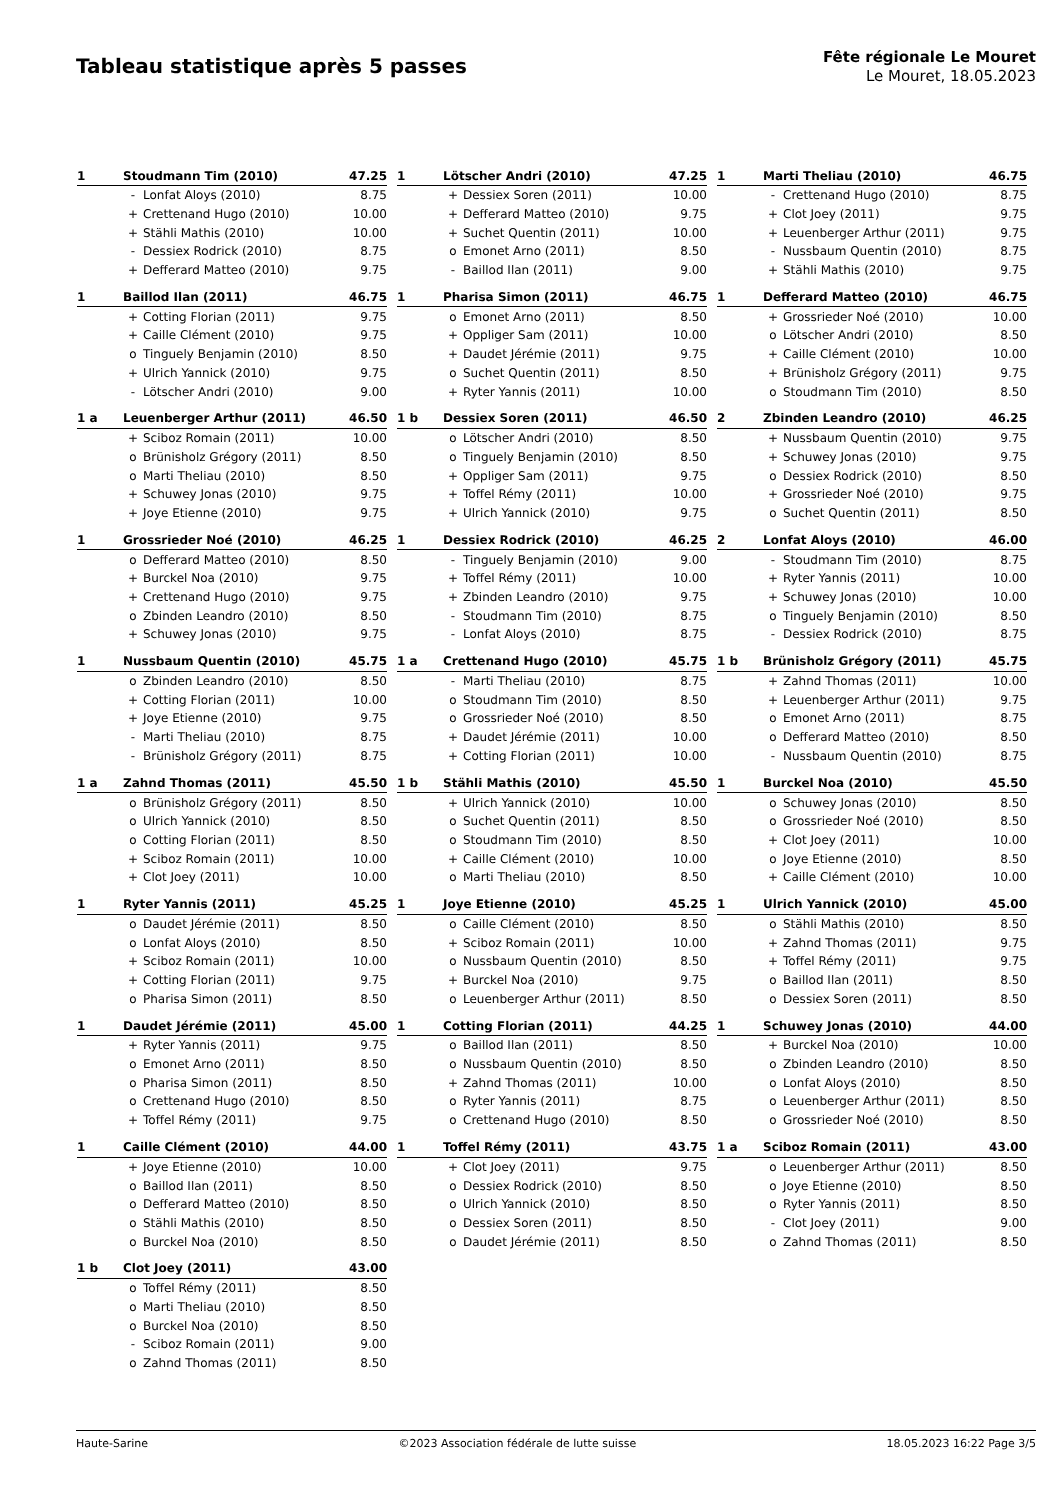Tableau statistique après 5 passes
Fête régionale Le Mouret
Le Mouret, 18.05.2023
| 1 | Stoudmann Tim (2010) | | 47.25 |
| --- | --- | --- | --- |
| | - | Lonfat Aloys (2010) | 8.75 |
| | + | Crettenand Hugo (2010) | 10.00 |
| | + | Stähli Mathis (2010) | 10.00 |
| | - | Dessiex Rodrick (2010) | 8.75 |
| | + | Defferard Matteo (2010) | 9.75 |
| 1 | Lötscher Andri (2010) | | 47.25 |
| --- | --- | --- | --- |
| | + | Dessiex Soren (2011) | 10.00 |
| | + | Defferard Matteo (2010) | 9.75 |
| | + | Suchet Quentin (2011) | 10.00 |
| | o | Emonet Arno (2011) | 8.50 |
| | - | Baillod Ilan (2011) | 9.00 |
| 1 | Marti Theliau (2010) | | 46.75 |
| --- | --- | --- | --- |
| | - | Crettenand Hugo (2010) | 8.75 |
| | + | Clot Joey (2011) | 9.75 |
| | + | Leuenberger Arthur (2011) | 9.75 |
| | - | Nussbaum Quentin (2010) | 8.75 |
| | + | Stähli Mathis (2010) | 9.75 |
| 1 | Baillod Ilan (2011) | | 46.75 |
| --- | --- | --- | --- |
| | + | Cotting Florian (2011) | 9.75 |
| | + | Caille Clément (2010) | 9.75 |
| | o | Tinguely Benjamin (2010) | 8.50 |
| | + | Ulrich Yannick (2010) | 9.75 |
| | - | Lötscher Andri (2010) | 9.00 |
| 1 | Pharisa Simon (2011) | | 46.75 |
| --- | --- | --- | --- |
| | o | Emonet Arno (2011) | 8.50 |
| | + | Oppliger Sam (2011) | 10.00 |
| | + | Daudet Jérémie (2011) | 9.75 |
| | o | Suchet Quentin (2011) | 8.50 |
| | + | Ryter Yannis (2011) | 10.00 |
| 1 | Defferard Matteo (2010) | | 46.75 |
| --- | --- | --- | --- |
| | + | Grossrieder Noé (2010) | 10.00 |
| | o | Lötscher Andri (2010) | 8.50 |
| | + | Caille Clément (2010) | 10.00 |
| | + | Brünisholz Grégory (2011) | 9.75 |
| | o | Stoudmann Tim (2010) | 8.50 |
| 1 a | Leuenberger Arthur (2011) | | 46.50 |
| --- | --- | --- | --- |
| | + | Sciboz Romain (2011) | 10.00 |
| | o | Brünisholz Grégory (2011) | 8.50 |
| | o | Marti Theliau (2010) | 8.50 |
| | + | Schuwey Jonas (2010) | 9.75 |
| | + | Joye Etienne (2010) | 9.75 |
| 1 b | Dessiex Soren (2011) | | 46.50 |
| --- | --- | --- | --- |
| | o | Lötscher Andri (2010) | 8.50 |
| | o | Tinguely Benjamin (2010) | 8.50 |
| | + | Oppliger Sam (2011) | 9.75 |
| | + | Toffel Rémy (2011) | 10.00 |
| | + | Ulrich Yannick (2010) | 9.75 |
| 2 | Zbinden Leandro (2010) | | 46.25 |
| --- | --- | --- | --- |
| | + | Nussbaum Quentin (2010) | 9.75 |
| | + | Schuwey Jonas (2010) | 9.75 |
| | o | Dessiex Rodrick (2010) | 8.50 |
| | + | Grossrieder Noé (2010) | 9.75 |
| | o | Suchet Quentin (2011) | 8.50 |
| 1 | Grossrieder Noé (2010) | | 46.25 |
| --- | --- | --- | --- |
| | o | Defferard Matteo (2010) | 8.50 |
| | + | Burckel Noa (2010) | 9.75 |
| | + | Crettenand Hugo (2010) | 9.75 |
| | o | Zbinden Leandro (2010) | 8.50 |
| | + | Schuwey Jonas (2010) | 9.75 |
| 1 | Dessiex Rodrick (2010) | | 46.25 |
| --- | --- | --- | --- |
| | - | Tinguely Benjamin (2010) | 9.00 |
| | + | Toffel Rémy (2011) | 10.00 |
| | + | Zbinden Leandro (2010) | 9.75 |
| | - | Stoudmann Tim (2010) | 8.75 |
| | - | Lonfat Aloys (2010) | 8.75 |
| 2 | Lonfat Aloys (2010) | | 46.00 |
| --- | --- | --- | --- |
| | - | Stoudmann Tim (2010) | 8.75 |
| | + | Ryter Yannis (2011) | 10.00 |
| | + | Schuwey Jonas (2010) | 10.00 |
| | o | Tinguely Benjamin (2010) | 8.50 |
| | - | Dessiex Rodrick (2010) | 8.75 |
| 1 | Nussbaum Quentin (2010) | | 45.75 |
| --- | --- | --- | --- |
| | o | Zbinden Leandro (2010) | 8.50 |
| | + | Cotting Florian (2011) | 10.00 |
| | + | Joye Etienne (2010) | 9.75 |
| | - | Marti Theliau (2010) | 8.75 |
| | - | Brünisholz Grégory (2011) | 8.75 |
| 1 a | Crettenand Hugo (2010) | | 45.75 |
| --- | --- | --- | --- |
| | - | Marti Theliau (2010) | 8.75 |
| | o | Stoudmann Tim (2010) | 8.50 |
| | o | Grossrieder Noé (2010) | 8.50 |
| | + | Daudet Jérémie (2011) | 10.00 |
| | + | Cotting Florian (2011) | 10.00 |
| 1 b | Brünisholz Grégory (2011) | | 45.75 |
| --- | --- | --- | --- |
| | + | Zahnd Thomas (2011) | 10.00 |
| | + | Leuenberger Arthur (2011) | 9.75 |
| | o | Emonet Arno (2011) | 8.75 |
| | o | Defferard Matteo (2010) | 8.50 |
| | - | Nussbaum Quentin (2010) | 8.75 |
| 1 a | Zahnd Thomas (2011) | | 45.50 |
| --- | --- | --- | --- |
| | o | Brünisholz Grégory (2011) | 8.50 |
| | o | Ulrich Yannick (2010) | 8.50 |
| | o | Cotting Florian (2011) | 8.50 |
| | + | Sciboz Romain (2011) | 10.00 |
| | + | Clot Joey (2011) | 10.00 |
| 1 b | Stähli Mathis (2010) | | 45.50 |
| --- | --- | --- | --- |
| | + | Ulrich Yannick (2010) | 10.00 |
| | o | Suchet Quentin (2011) | 8.50 |
| | o | Stoudmann Tim (2010) | 8.50 |
| | + | Caille Clément (2010) | 10.00 |
| | o | Marti Theliau (2010) | 8.50 |
| 1 | Burckel Noa (2010) | | 45.50 |
| --- | --- | --- | --- |
| | o | Schuwey Jonas (2010) | 8.50 |
| | o | Grossrieder Noé (2010) | 8.50 |
| | + | Clot Joey (2011) | 10.00 |
| | o | Joye Etienne (2010) | 8.50 |
| | + | Caille Clément (2010) | 10.00 |
| 1 | Ryter Yannis (2011) | | 45.25 |
| --- | --- | --- | --- |
| | o | Daudet Jérémie (2011) | 8.50 |
| | o | Lonfat Aloys (2010) | 8.50 |
| | + | Sciboz Romain (2011) | 10.00 |
| | + | Cotting Florian (2011) | 9.75 |
| | o | Pharisa Simon (2011) | 8.50 |
| 1 | Joye Etienne (2010) | | 45.25 |
| --- | --- | --- | --- |
| | o | Caille Clément (2010) | 8.50 |
| | + | Sciboz Romain (2011) | 10.00 |
| | o | Nussbaum Quentin (2010) | 8.50 |
| | + | Burckel Noa (2010) | 9.75 |
| | o | Leuenberger Arthur (2011) | 8.50 |
| 1 | Ulrich Yannick (2010) | | 45.00 |
| --- | --- | --- | --- |
| | o | Stähli Mathis (2010) | 8.50 |
| | + | Zahnd Thomas (2011) | 9.75 |
| | + | Toffel Rémy (2011) | 9.75 |
| | o | Baillod Ilan (2011) | 8.50 |
| | o | Dessiex Soren (2011) | 8.50 |
| 1 | Daudet Jérémie (2011) | | 45.00 |
| --- | --- | --- | --- |
| | + | Ryter Yannis (2011) | 9.75 |
| | o | Emonet Arno (2011) | 8.50 |
| | o | Pharisa Simon (2011) | 8.50 |
| | o | Crettenand Hugo (2010) | 8.50 |
| | + | Toffel Rémy (2011) | 9.75 |
| 1 | Cotting Florian (2011) | | 44.25 |
| --- | --- | --- | --- |
| | o | Baillod Ilan (2011) | 8.50 |
| | o | Nussbaum Quentin (2010) | 8.50 |
| | + | Zahnd Thomas (2011) | 10.00 |
| | o | Ryter Yannis (2011) | 8.75 |
| | o | Crettenand Hugo (2010) | 8.50 |
| 1 | Schuwey Jonas (2010) | | 44.00 |
| --- | --- | --- | --- |
| | + | Burckel Noa (2010) | 10.00 |
| | o | Zbinden Leandro (2010) | 8.50 |
| | o | Lonfat Aloys (2010) | 8.50 |
| | o | Leuenberger Arthur (2011) | 8.50 |
| | o | Grossrieder Noé (2010) | 8.50 |
| 1 | Caille Clément (2010) | | 44.00 |
| --- | --- | --- | --- |
| | + | Joye Etienne (2010) | 10.00 |
| | o | Baillod Ilan (2011) | 8.50 |
| | o | Defferard Matteo (2010) | 8.50 |
| | o | Stähli Mathis (2010) | 8.50 |
| | o | Burckel Noa (2010) | 8.50 |
| 1 | Toffel Rémy (2011) | | 43.75 |
| --- | --- | --- | --- |
| | + | Clot Joey (2011) | 9.75 |
| | o | Dessiex Rodrick (2010) | 8.50 |
| | o | Ulrich Yannick (2010) | 8.50 |
| | o | Dessiex Soren (2011) | 8.50 |
| | o | Daudet Jérémie (2011) | 8.50 |
| 1 a | Sciboz Romain (2011) | | 43.00 |
| --- | --- | --- | --- |
| | o | Leuenberger Arthur (2011) | 8.50 |
| | o | Joye Etienne (2010) | 8.50 |
| | o | Ryter Yannis (2011) | 8.50 |
| | - | Clot Joey (2011) | 9.00 |
| | o | Zahnd Thomas (2011) | 8.50 |
| 1 b | Clot Joey (2011) | | 43.00 |
| --- | --- | --- | --- |
| | o | Toffel Rémy (2011) | 8.50 |
| | o | Marti Theliau (2010) | 8.50 |
| | o | Burckel Noa (2010) | 8.50 |
| | - | Sciboz Romain (2011) | 9.00 |
| | o | Zahnd Thomas (2011) | 8.50 |
Haute-Sarine ©2023 Association fédérale de lutte suisse 18.05.2023 16:22 Page 3/5